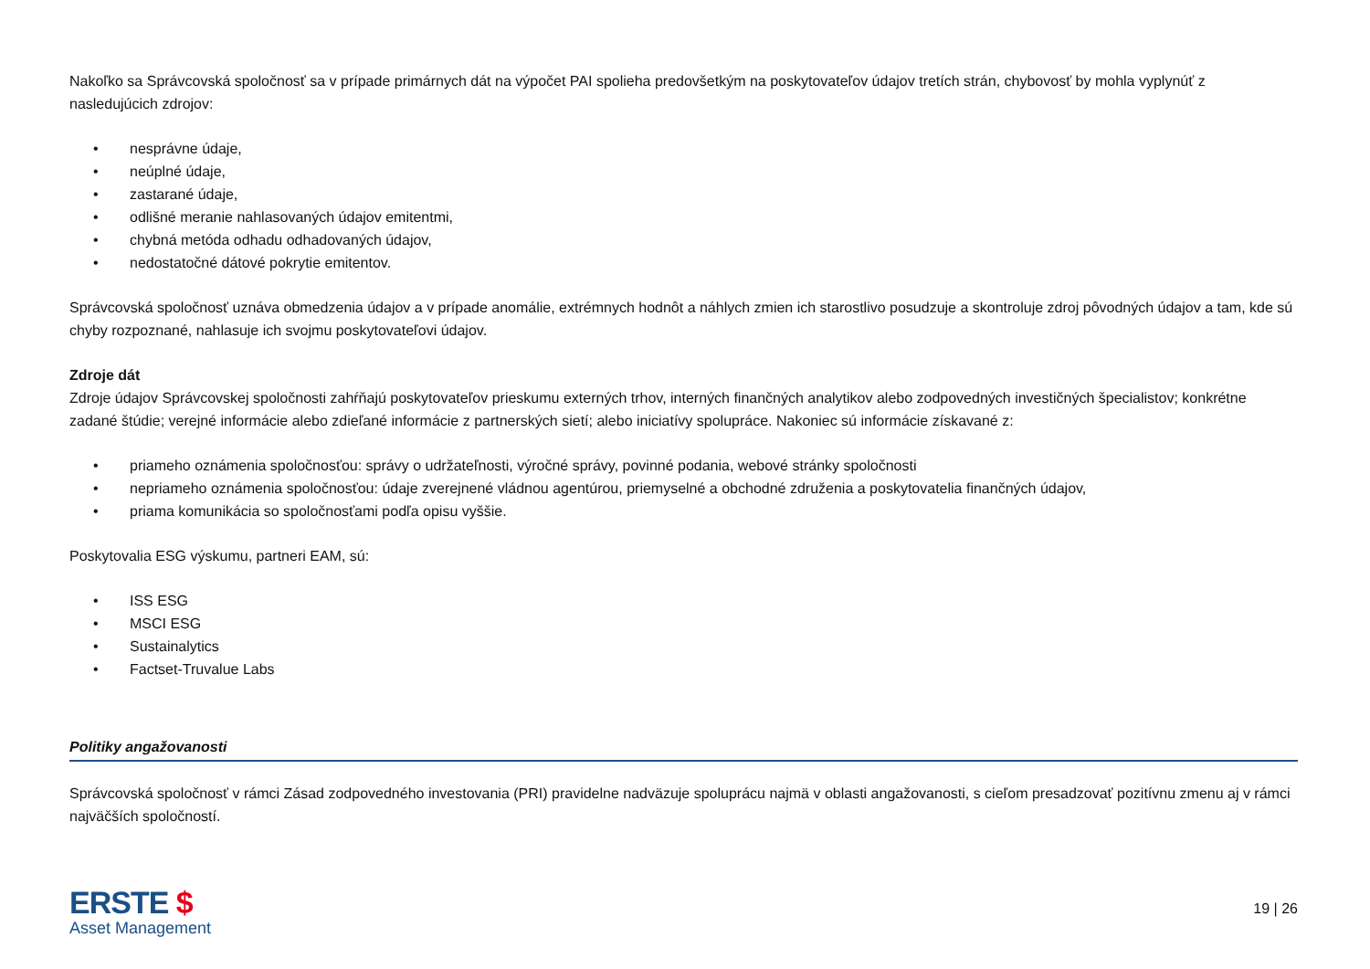Nakoľko sa Správcovská spoločnosť sa v prípade primárnych dát na výpočet PAI spolieha predovšetkým na poskytovateľov údajov tretích strán, chybovosť by mohla vyplynúť z nasledujúcich zdrojov:
• nesprávne údaje,
• neúplné údaje,
• zastarané údaje,
• odlišné meranie nahlasovaných údajov emitentmi,
• chybná metóda odhadu odhadovaných údajov,
• nedostatočné dátové pokrytie emitentov.
Správcovská spoločnosť uznáva obmedzenia údajov a v prípade anomálie, extrémnych hodnôt a náhlych zmien ich starostlivo posudzuje a skontroluje zdroj pôvodných údajov a tam, kde sú chyby rozpoznané, nahlasuje ich svojmu poskytovateľovi údajov.
Zdroje dát
Zdroje údajov Správcovskej spoločnosti zahŕňajú poskytovateľov prieskumu externých trhov, interných finančných analytikov alebo zodpovedných investičných špecialistov; konkrétne zadané štúdie; verejné informácie alebo zdieľané informácie z partnerských sietí; alebo iniciatívy spolupráce. Nakoniec sú informácie získavané z:
• priameho oznámenia spoločnosťou: správy o udržateľnosti, výročné správy, povinné podania, webové stránky spoločnosti
• nepriameho oznámenia spoločnosťou: údaje zverejnené vládnou agentúrou, priemyselné a obchodné združenia a poskytovatelia finančných údajov,
• priama komunikácia so spoločnosťami podľa opisu vyššie.
Poskytovalia ESG výskumu, partneri EAM, sú:
• ISS ESG
• MSCI ESG
• Sustainalytics
• Factset-Truvalue Labs
Politiky angažovanosti
Správcovská spoločnosť v rámci Zásad zodpovedného investovania (PRI) pravidelne nadväzuje spoluprácu najmä v oblasti angažovanosti, s cieľom presadzovať pozitívnu zmenu aj v rámci najväčších spoločností.
ERSTE $
Asset Management
19 | 26